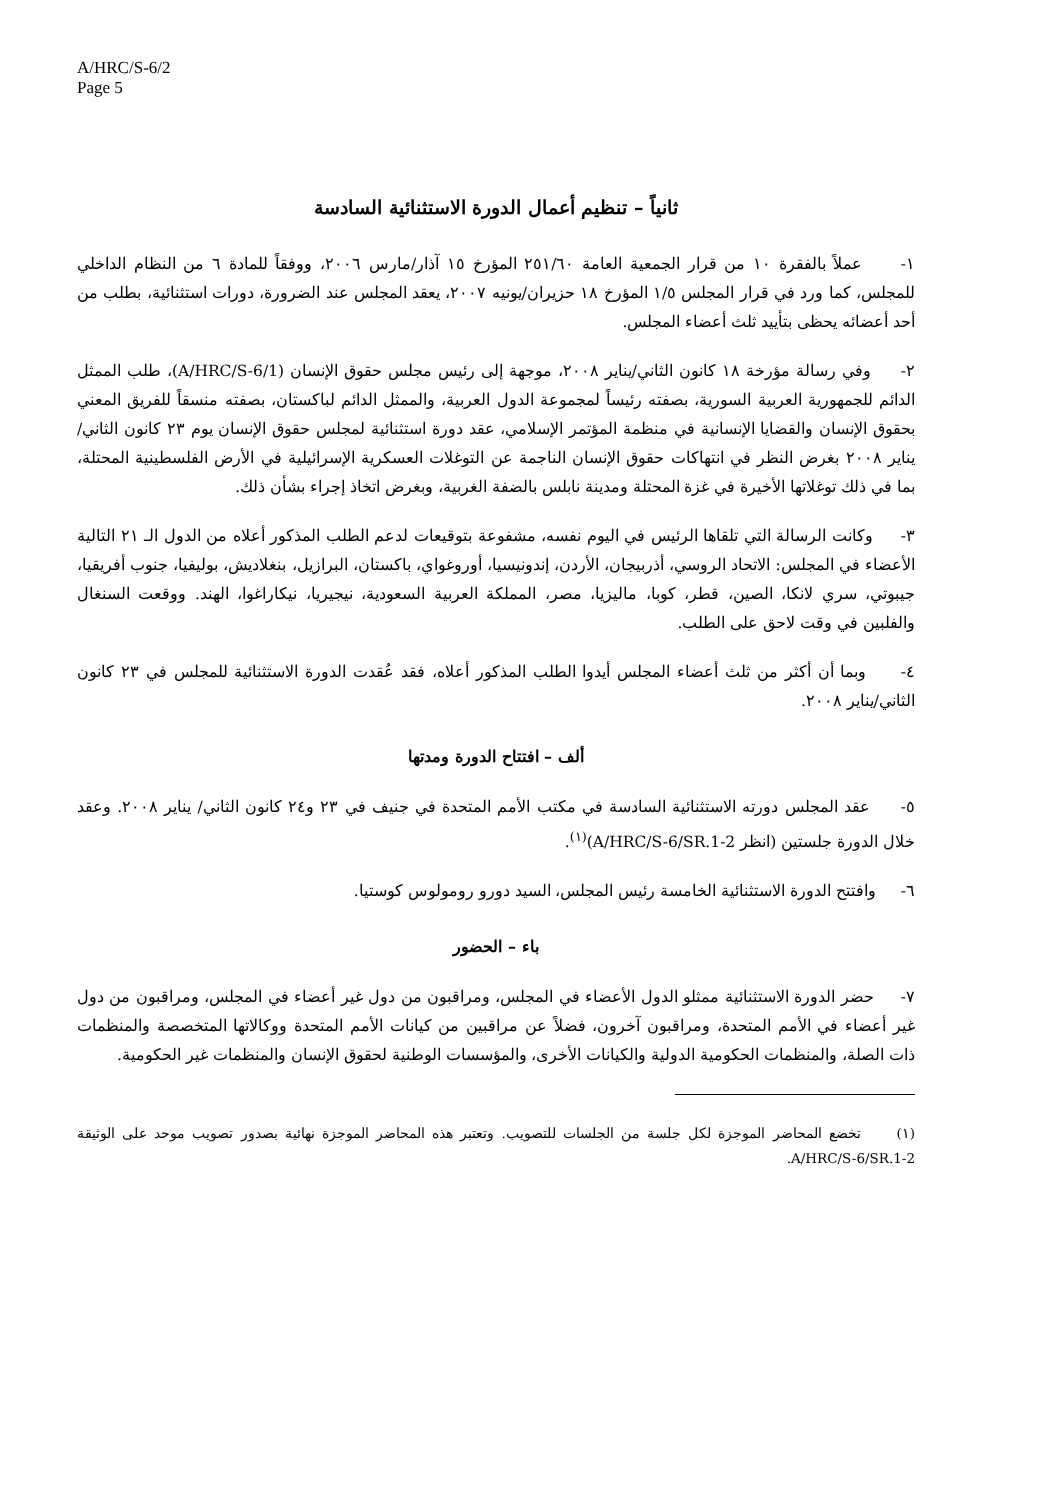A/HRC/S-6/2
Page 5
ثانياً – تنظيم أعمال الدورة الاستثنائية السادسة
١- عملاً بالفقرة ١٠ من قرار الجمعية العامة ٢٥١/٦٠ المؤرخ ١٥ آذار/مارس ٢٠٠٦، ووفقاً للمادة ٦ من النظام الداخلي للمجلس، كما ورد في قرار المجلس ١/٥ المؤرخ ١٨ حزيران/يونيه ٢٠٠٧، يعقد المجلس عند الضرورة، دورات استثنائية، بطلب من أحد أعضائه يحظى بتأييد ثلث أعضاء المجلس.
٢- وفي رسالة مؤرخة ١٨ كانون الثاني/يناير ٢٠٠٨، موجهة إلى رئيس مجلس حقوق الإنسان (A/HRC/S-6/1)، طلب الممثل الدائم للجمهورية العربية السورية، بصفته رئيساً لمجموعة الدول العربية، والممثل الدائم لباكستان، بصفته منسقاً للفريق المعني بحقوق الإنسان والقضايا الإنسانية في منظمة المؤتمر الإسلامي، عقد دورة استثنائية لمجلس حقوق الإنسان يوم ٢٣ كانون الثاني/يناير ٢٠٠٨ بغرض النظر في انتهاكات حقوق الإنسان الناجمة عن التوغلات العسكرية الإسرائيلية في الأرض الفلسطينية المحتلة، بما في ذلك توغلاتها الأخيرة في غزة المحتلة ومدينة نابلس بالضفة الغربية، وبغرض اتخاذ إجراء بشأن ذلك.
٣- وكانت الرسالة التي تلقاها الرئيس في اليوم نفسه، مشفوعة بتوقيعات لدعم الطلب المذكور أعلاه من الدول الـ ٢١ التالية الأعضاء في المجلس: الاتحاد الروسي، أذربيجان، الأردن، إندونيسيا، أوروغواي، باكستان، البرازيل، بنغلاديش، بوليفيا، جنوب أفريقيا، جيبوتي، سري لانكا، الصين، قطر، كوبا، ماليزيا، مصر، المملكة العربية السعودية، نيجيريا، نيكاراغوا، الهند. ووقعت السنغال والفلبين في وقت لاحق على الطلب.
٤- وبما أن أكثر من ثلث أعضاء المجلس أيدوا الطلب المذكور أعلاه، فقد عُقدت الدورة الاستثنائية للمجلس في ٢٣ كانون الثاني/يناير ٢٠٠٨.
ألف – افتتاح الدورة ومدتها
٥- عقد المجلس دورته الاستثنائية السادسة في مكتب الأمم المتحدة في جنيف في ٢٣ و٢٤ كانون الثاني/ يناير ٢٠٠٨. وعقد خلال الدورة جلستين (انظر A/HRC/S-6/SR.1-2)<sup>(١)</sup>.
٦- وافتتح الدورة الاستثنائية الخامسة رئيس المجلس، السيد دورو رومولوس كوستيا.
باء – الحضور
٧- حضر الدورة الاستثنائية ممثلو الدول الأعضاء في المجلس، ومراقبون من دول غير أعضاء في المجلس، ومراقبون من دول غير أعضاء في الأمم المتحدة، ومراقبون آخرون، فضلاً عن مراقبين من كيانات الأمم المتحدة ووكالاتها المتخصصة والمنظمات ذات الصلة، والمنظمات الحكومية الدولية والكيانات الأخرى، والمؤسسات الوطنية لحقوق الإنسان والمنظمات غير الحكومية.
(١) تخضع المحاضر الموجزة لكل جلسة من الجلسات للتصويب. وتعتبر هذه المحاضر الموجزة نهائية بصدور تصويب موحد على الوثيقة A/HRC/S-6/SR.1-2.